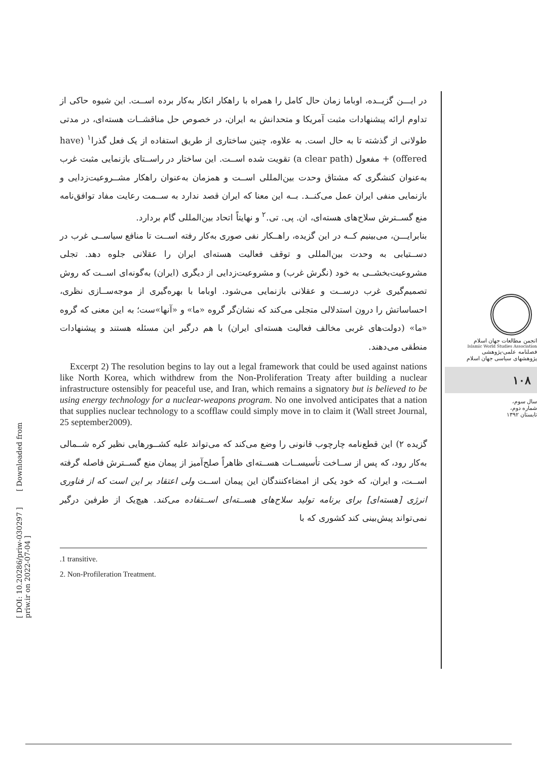[ DOI: 10.20286/priw-030297 ] [ Downloaded from priw.ir on 2022-07-04 ]
انجمن مطالعات جهان اسلام
Islamic World Studies Association
فصلنامه علمی-پژوهشی
پژوهشهای سیاسی جهان اسلام
۱۰۸
سال سوم،
شماره دوم،
تابستان ۱۳۹۲
در ایـــن گزیــده، اوباما زمان حال کامل را همراه با راهکار انکار به‌کار برده اســت. این شیوه حاکی از تداوم ارائه پیشنهادات مثبت آمریکا و متحدانش به ایران، در خصوص حل مناقشــات هسته‌ای، در مدتی طولانی از گذشته تا به حال است. به علاوه، چنین ساختاری از طریق استفاده از یک فعل گذرا<sup>۱</sup> (have offered) + مفعول (a clear path) تقویت شده اســت. این ساختار در راســتای بازنمایی مثبت غرب به‌عنوان کنشگری که مشتاق وحدت بین‌المللی اســت و همزمان به‌عنوان راهکار مشــروعیت‌زدایی و بازنمایی منفی ایران عمل می‌کنــد. بــه این معنا که ایران قصد ندارد به ســمت رعایت مفاد توافق‌نامه منع گســترش سلاح‌های هسته‌ای، ان. پی. تی.<sup>۲</sup> و نهایتاً اتحاد بین‌المللی گام بردارد.
بنابرایـــن، می‌بینیم کــه در این گزیده، راهــکار نفی صوری به‌کار رفته اســت تا منافع سیاســی غرب در دســتیابی به وحدت بین‌المللی و توقف فعالیت هسته‌ای ایران را عقلانی جلوه دهد. تجلی مشروعیت‌بخشــی به خود (نگرش غرب) و مشروعیت‌زدایی از دیگری (ایران) به‌گونه‌ای اســت که روش تصمیم‌گیری غرب درســت و عقلانی بازنمایی می‌شود. اوباما با بهره‌گیری از موجه‌ســازی نظری، احساساتش را درون استدلالی متجلی می‌کند که نشان‌گر گروه «ما» و «آنها»ست؛ به این معنی که گروه «ما» (دولت‌های غربی مخالف فعالیت هسته‌ای ایران) با هم درگیر این مسئله هستند و پیشنهادات منطقی می‌دهند.
Excerpt 2) The resolution begins to lay out a legal framework that could be used against nations like North Korea, which withdrew from the Non-Proliferation Treaty after building a nuclear infrastructure ostensibly for peaceful use, and Iran, which remains a signatory but is believed to be using energy technology for a nuclear-weapons program. No one involved anticipates that a nation that supplies nuclear technology to a scofflaw could simply move in to claim it (Wall street Journal, 25 september2009).
گزیده ۲) این قطع‌نامه چارچوب قانونی را وضع می‌کند که می‌تواند علیه کشــورهایی نظیر کره شــمالی به‌کار رود، که پس از ســاخت تأسیســات هســته‌ای ظاهراً صلح‌آمیز از پیمان منع گســترش فاصله گرفته اســت، و ایران، که خود یکی از امضاءکنندگان این پیمان اســت ولی اعتقاد بر این است که از فناوری انرژی [هسته‌ای] برای برنامه تولید سلاح‌های هســته‌ای اســتفاده می‌کند. هیچ‌یک از طرفین درگیر نمی‌تواند پیش‌بینی کند کشوری که با
.1 transitive.
2. Non-Profileration Treatment.